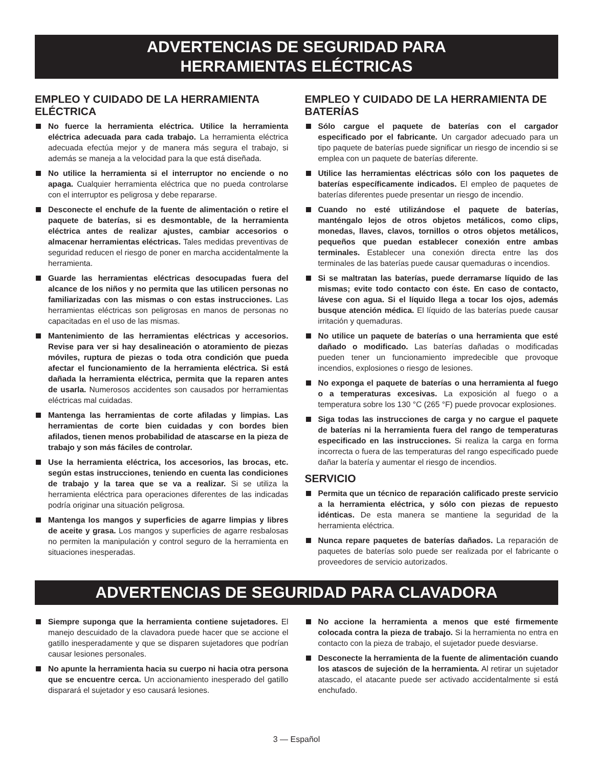ADVERTENCIAS DE SEGURIDAD PARA
HERRAMIENTAS ELÉCTRICAS
EMPLEO Y CUIDADO DE LA HERRAMIENTA ELÉCTRICA
No fuerce la herramienta eléctrica. Utilice la herramienta eléctrica adecuada para cada trabajo. La herramienta eléctrica adecuada efectúa mejor y de manera más segura el trabajo, si además se maneja a la velocidad para la que está diseñada.
No utilice la herramienta si el interruptor no enciende o no apaga. Cualquier herramienta eléctrica que no pueda controlarse con el interruptor es peligrosa y debe repararse.
Desconecte el enchufe de la fuente de alimentación o retire el paquete de baterías, si es desmontable, de la herramienta eléctrica antes de realizar ajustes, cambiar accesorios o almacenar herramientas eléctricas. Tales medidas preventivas de seguridad reducen el riesgo de poner en marcha accidentalmente la herramienta.
Guarde las herramientas eléctricas desocupadas fuera del alcance de los niños y no permita que las utilicen personas no familiarizadas con las mismas o con estas instrucciones. Las herramientas eléctricas son peligrosas en manos de personas no capacitadas en el uso de las mismas.
Mantenimiento de las herramientas eléctricas y accesorios. Revise para ver si hay desalineación o atoramiento de piezas móviles, ruptura de piezas o toda otra condición que pueda afectar el funcionamiento de la herramienta eléctrica. Si está dañada la herramienta eléctrica, permita que la reparen antes de usarla. Numerosos accidentes son causados por herramientas eléctricas mal cuidadas.
Mantenga las herramientas de corte afiladas y limpias. Las herramientas de corte bien cuidadas y con bordes bien afilados, tienen menos probabilidad de atascarse en la pieza de trabajo y son más fáciles de controlar.
Use la herramienta eléctrica, los accesorios, las brocas, etc. según estas instrucciones, teniendo en cuenta las condiciones de trabajo y la tarea que se va a realizar. Si se utiliza la herramienta eléctrica para operaciones diferentes de las indicadas podría originar una situación peligrosa.
Mantenga los mangos y superficies de agarre limpias y libres de aceite y grasa. Los mangos y superficies de agarre resbalosas no permiten la manipulación y control seguro de la herramienta en situaciones inesperadas.
EMPLEO Y CUIDADO DE LA HERRAMIENTA DE BATERÍAS
Sólo cargue el paquete de baterías con el cargador especificado por el fabricante. Un cargador adecuado para un tipo paquete de baterías puede significar un riesgo de incendio si se emplea con un paquete de baterías diferente.
Utilice las herramientas eléctricas sólo con los paquetes de baterías específicamente indicados. El empleo de paquetes de baterías diferentes puede presentar un riesgo de incendio.
Cuando no esté utilizándose el paquete de baterías, manténgalo lejos de otros objetos metálicos, como clips, monedas, llaves, clavos, tornillos o otros objetos metálicos, pequeños que puedan establecer conexión entre ambas terminales. Establecer una conexión directa entre las dos terminales de las baterías puede causar quemaduras o incendios.
Si se maltratan las baterías, puede derramarse líquido de las mismas; evite todo contacto con éste. En caso de contacto, lávese con agua. Si el líquido llega a tocar los ojos, además busque atención médica. El líquido de las baterías puede causar irritación y quemaduras.
No utilice un paquete de baterías o una herramienta que esté dañado o modificado. Las baterías dañadas o modificadas pueden tener un funcionamiento impredecible que provoque incendios, explosiones o riesgo de lesiones.
No exponga el paquete de baterías o una herramienta al fuego o a temperaturas excesivas. La exposición al fuego o a temperatura sobre los 130 °C (265 °F) puede provocar explosiones.
Siga todas las instrucciones de carga y no cargue el paquete de baterías ni la herramienta fuera del rango de temperaturas especificado en las instrucciones. Si realiza la carga en forma incorrecta o fuera de las temperaturas del rango especificado puede dañar la batería y aumentar el riesgo de incendios.
SERVICIO
Permita que un técnico de reparación calificado preste servicio a la herramienta eléctrica, y sólo con piezas de repuesto idénticas. De esta manera se mantiene la seguridad de la herramienta eléctrica.
Nunca repare paquetes de baterías dañados. La reparación de paquetes de baterías solo puede ser realizada por el fabricante o proveedores de servicio autorizados.
ADVERTENCIAS DE SEGURIDAD PARA CLAVADORA
Siempre suponga que la herramienta contiene sujetadores. El manejo descuidado de la clavadora puede hacer que se accione el gatillo inesperadamente y que se disparen sujetadores que podrían causar lesiones personales.
No apunte la herramienta hacia su cuerpo ni hacia otra persona que se encuentre cerca. Un accionamiento inesperado del gatillo disparará el sujetador y eso causará lesiones.
No accione la herramienta a menos que esté firmemente colocada contra la pieza de trabajo. Si la herramienta no entra en contacto con la pieza de trabajo, el sujetador puede desviarse.
Desconecte la herramienta de la fuente de alimentación cuando los atascos de sujeción de la herramienta. Al retirar un sujetador atascado, el atacante puede ser activado accidentalmente si está enchufado.
3 — Español